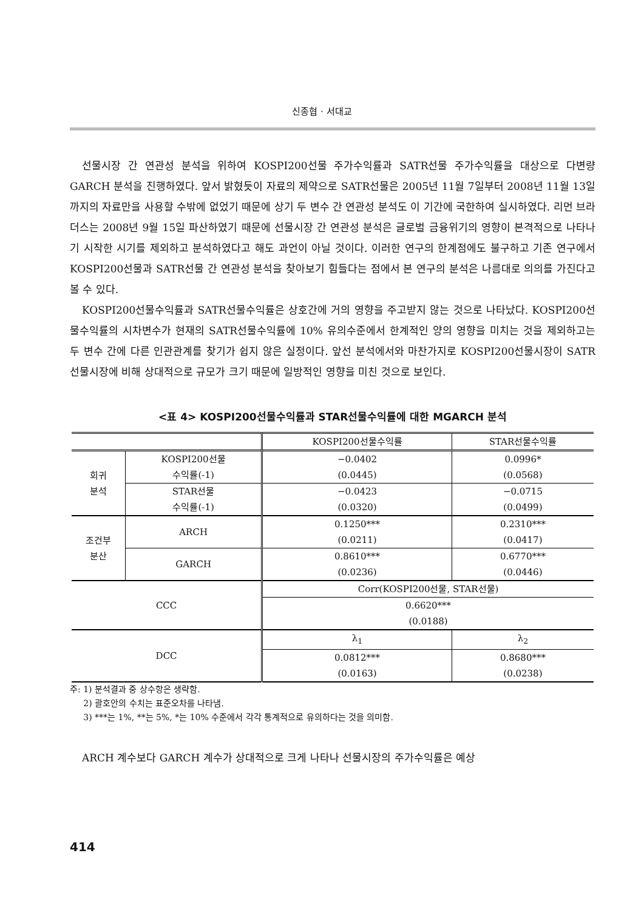신종협 · 서대교
선물시장 간 연관성 분석을 위하여 KOSPI200선물 주가수익률과 SATR선물 주가수익률을 대상으로 다변량 GARCH 분석을 진행하였다. 앞서 밝혔듯이 자료의 제약으로 SATR선물은 2005년 11월 7일부터 2008년 11월 13일까지의 자료만을 사용할 수밖에 없었기 때문에 상기 두 변수 간 연관성 분석도 이 기간에 국한하여 실시하였다. 리먼 브라더스는 2008년 9월 15일 파산하였기 때문에 선물시장 간 연관성 분석은 글로벌 금융위기의 영향이 본격적으로 나타나기 시작한 시기를 제외하고 분석하였다고 해도 과언이 아닐 것이다. 이러한 연구의 한계점에도 불구하고 기존 연구에서 KOSPI200선물과 SATR선물 간 연관성 분석을 찾아보기 힘들다는 점에서 본 연구의 분석은 나름대로 의의를 가진다고 볼 수 있다.
KOSPI200선물수익률과 SATR선물수익률은 상호간에 거의 영향을 주고받지 않는 것으로 나타났다. KOSPI200선물수익률의 시차변수가 현재의 SATR선물수익률에 10% 유의수준에서 한계적인 양의 영향을 미치는 것을 제외하고는 두 변수 간에 다른 인관관계를 찾기가 쉽지 않은 실정이다. 앞선 분석에서와 마찬가지로 KOSPI200선물시장이 SATR선물시장에 비해 상대적으로 규모가 크기 때문에 일방적인 영향을 미친 것으로 보인다.
<표 4> KOSPI200선물수익률과 STAR선물수익률에 대한 MGARCH 분석
| | | KOSPI200선물수익률 | STAR선물수익률 |
| --- | --- | --- | --- |
| 회귀 분석 | KOSPI200선물 | −0.0402 | 0.0996* |
| | 수익률(-1) | (0.0445) | (0.0568) |
| | STAR선물 | −0.0423 | −0.0715 |
| | 수익률(-1) | (0.0320) | (0.0499) |
| 조건부 분산 | ARCH | 0.1250*** | 0.2310*** |
| | | (0.0211) | (0.0417) |
| | GARCH | 0.8610*** | 0.6770*** |
| | | (0.0236) | (0.0446) |
| CCC | | Corr(KOSPI200선물, STAR선물) | |
| | | 0.6620*** | |
| | | (0.0188) | |
| DCC | | λ<sub>1</sub> | λ<sub>2</sub> |
| | | 0.0812*** | 0.8680*** |
| | | (0.0163) | (0.0238) |
주: 1) 분석결과 중 상수항은 생략함.
2) 괄호안의 수치는 표준오차를 나타냄.
3) ***는 1%, **는 5%, *는 10% 수준에서 각각 통계적으로 유의하다는 것을 의미함.
ARCH 계수보다 GARCH 계수가 상대적으로 크게 나타나 선물시장의 주가수익률은 예상
414